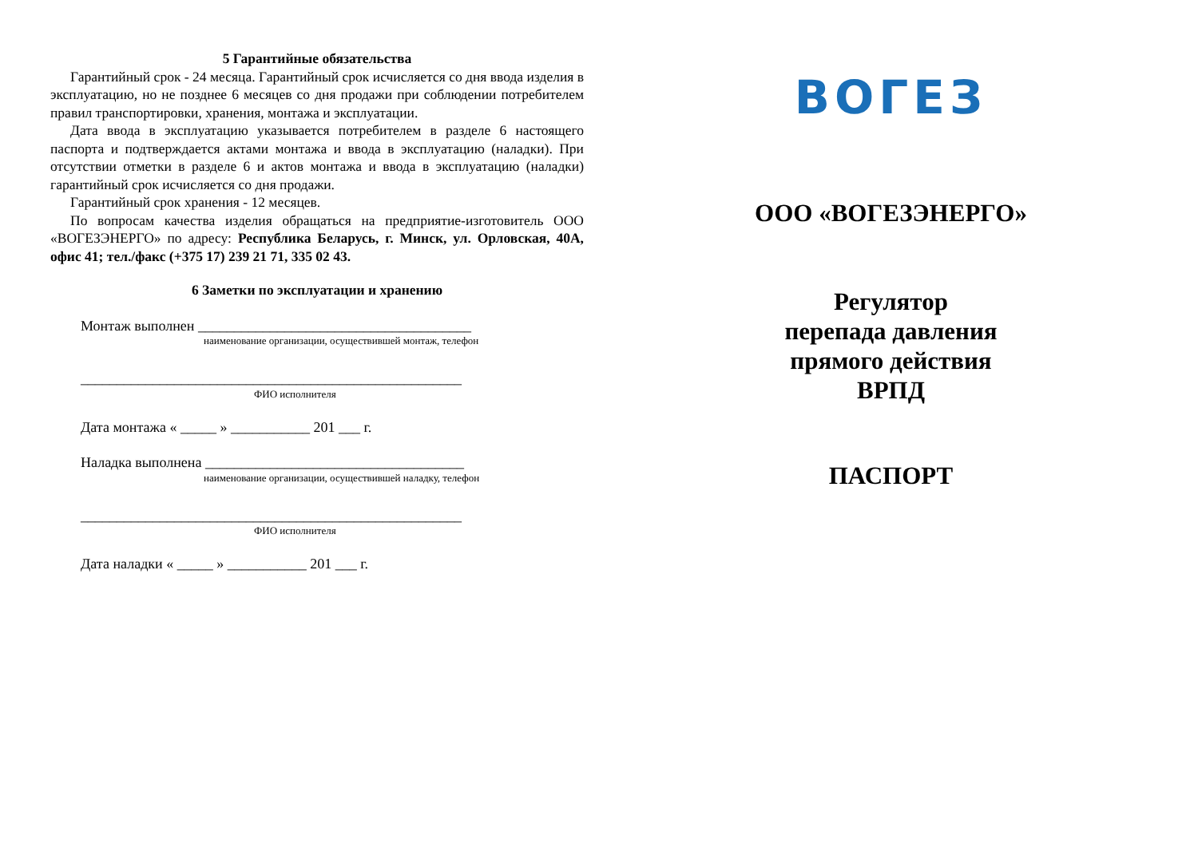5 Гарантийные обязательства
Гарантийный срок - 24 месяца. Гарантийный срок исчисляется со дня ввода изделия в эксплуатацию, но не позднее 6 месяцев со дня продажи при соблюдении потребителем правил транспортировки, хранения, монтажа и эксплуатации.
Дата ввода в эксплуатацию указывается потребителем в разделе 6 настоящего паспорта и подтверждается актами монтажа и ввода в эксплуатацию (наладки). При отсутствии отметки в разделе 6 и актов монтажа и ввода в эксплуатацию (наладки) гарантийный срок исчисляется со дня продажи.
Гарантийный срок хранения - 12 месяцев.
По вопросам качества изделия обращаться на предприятие-изготовитель ООО «ВОГЕЗЭНЕРГО» по адресу: Республика Беларусь, г. Минск, ул. Орловская, 40А, офис 41; тел./факс (+375 17) 239 21 71, 335 02 43.
6 Заметки по эксплуатации и хранению
Монтаж выполнен ______________________________________
наименование организации, осуществившей монтаж, телефон
_____________________________________________________
ФИО исполнителя
Дата монтажа « _____ » ___________ 201 ___ г.
Наладка выполнена ____________________________________
наименование организации, осуществившей наладку, телефон
_____________________________________________________
ФИО исполнителя
Дата наладки « _____ » ___________ 201 ___ г.
ВОГЕЗ
ООО «ВОГЕЗЭНЕРГО»
Регулятор
перепада давления
прямого действия
ВРПД
ПАСПОРТ